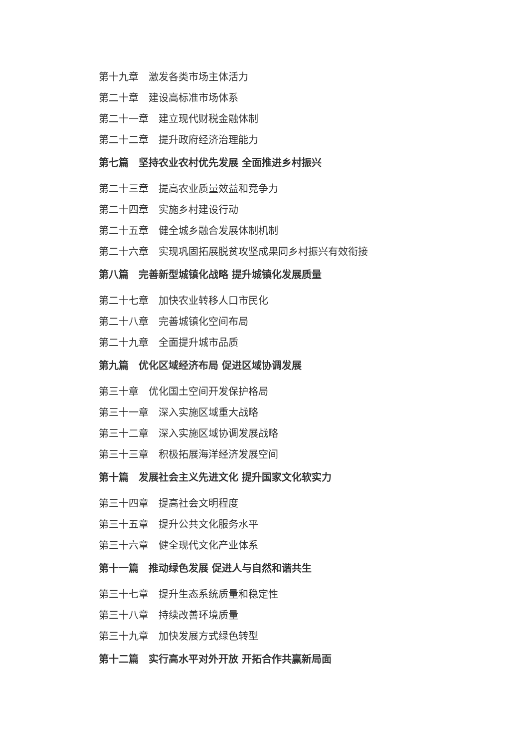第十九章　激发各类市场主体活力
第二十章　建设高标准市场体系
第二十一章　建立现代财税金融体制
第二十二章　提升政府经济治理能力
第七篇　坚持农业农村优先发展 全面推进乡村振兴
第二十三章　提高农业质量效益和竞争力
第二十四章　实施乡村建设行动
第二十五章　健全城乡融合发展体制机制
第二十六章　实现巩固拓展脱贫攻坚成果同乡村振兴有效衔接
第八篇　完善新型城镇化战略 提升城镇化发展质量
第二十七章　加快农业转移人口市民化
第二十八章　完善城镇化空间布局
第二十九章　全面提升城市品质
第九篇　优化区域经济布局 促进区域协调发展
第三十章　优化国土空间开发保护格局
第三十一章　深入实施区域重大战略
第三十二章　深入实施区域协调发展战略
第三十三章　积极拓展海洋经济发展空间
第十篇　发展社会主义先进文化 提升国家文化软实力
第三十四章　提高社会文明程度
第三十五章　提升公共文化服务水平
第三十六章　健全现代文化产业体系
第十一篇　推动绿色发展 促进人与自然和谐共生
第三十七章　提升生态系统质量和稳定性
第三十八章　持续改善环境质量
第三十九章　加快发展方式绿色转型
第十二篇　实行高水平对外开放 开拓合作共赢新局面